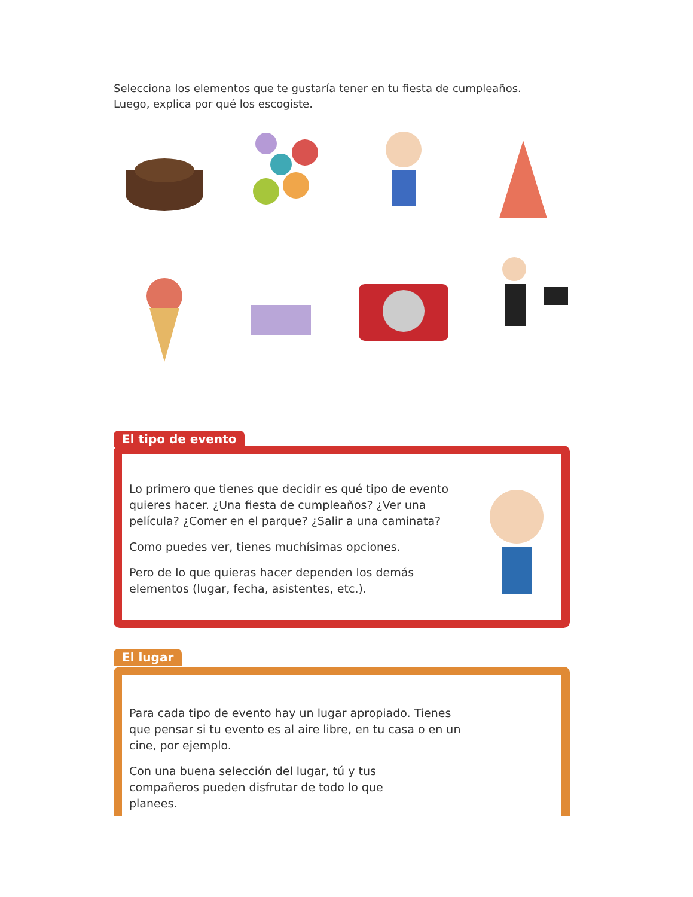Selecciona los elementos que te gustaría tener en tu fiesta de cumpleaños.
Luego, explica por qué los escogiste.
El tipo de evento
Lo primero que tienes que decidir es qué tipo de evento quieres hacer. ¿Una fiesta de cumpleaños? ¿Ver una película? ¿Comer en el parque? ¿Salir a una caminata?
Como puedes ver, tienes muchísimas opciones.
Pero de lo que quieras hacer dependen los demás elementos (lugar, fecha, asistentes, etc.).
El lugar
Para cada tipo de evento hay un lugar apropiado. Tienes que pensar si tu evento es al aire libre, en tu casa o en un cine, por ejemplo.
Con una buena selección del lugar, tú y tus compañeros pueden disfrutar de todo lo que planees.